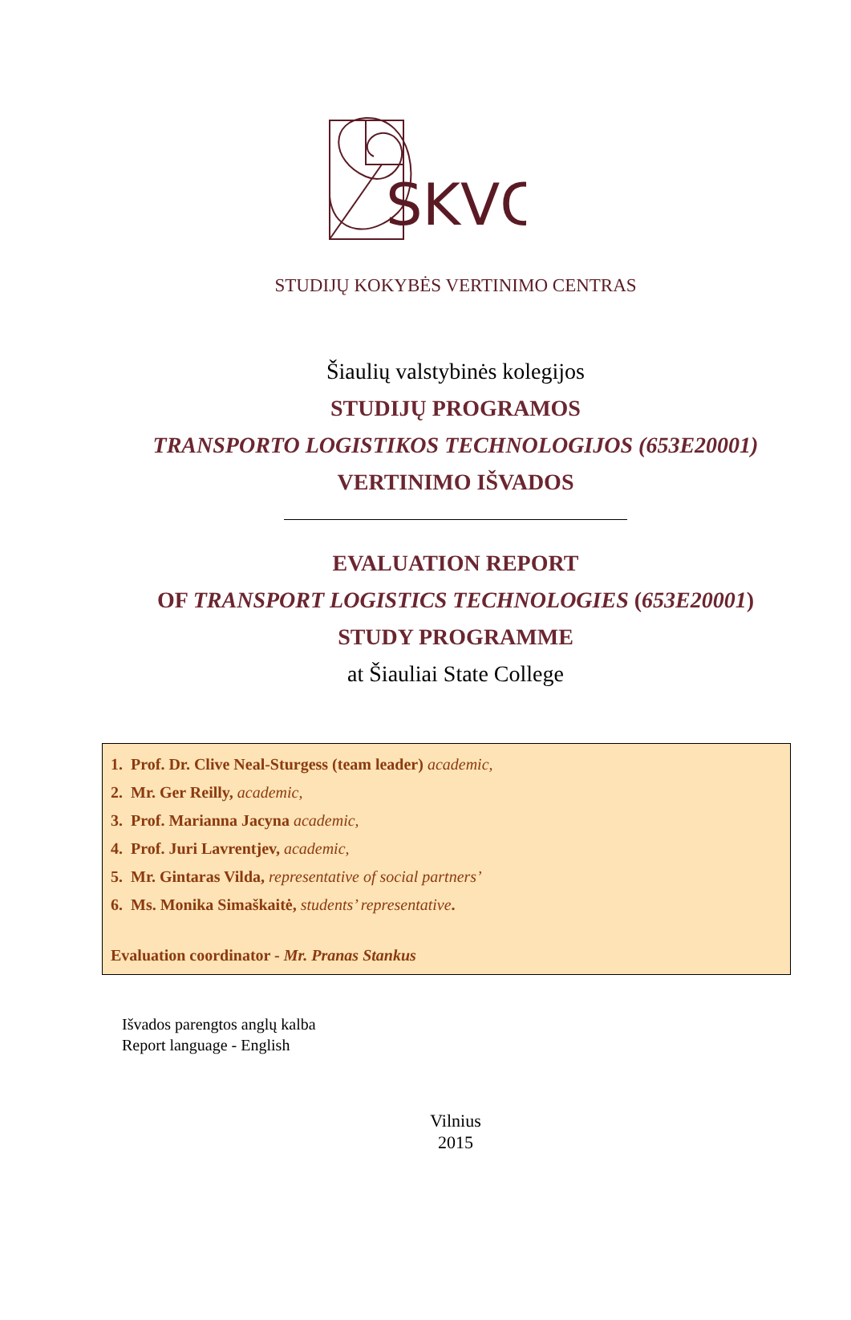SKVC
STUDIJŲ KOKYBĖS VERTINIMO CENTRAS
Šiaulių valstybinės kolegijos
STUDIJŲ PROGRAMOS
TRANSPORTO LOGISTIKOS TECHNOLOGIJOS (653E20001)
VERTINIMO IŠVADOS
EVALUATION REPORT
OF TRANSPORT LOGISTICS TECHNOLOGIES (653E20001)
STUDY PROGRAMME
at Šiauliai State College
1. Prof. Dr. Clive Neal-Sturgess (team leader) academic,
2. Mr. Ger Reilly, academic,
3. Prof. Marianna Jacyna academic,
4. Prof. Juri Lavrentjev, academic,
5. Mr. Gintaras Vilda, representative of social partners’
6. Ms. Monika Simaškaitė, students’ representative.
Evaluation coordinator - Mr. Pranas Stankus
Išvados parengtos anglų kalba
Report language - English
Vilnius
2015